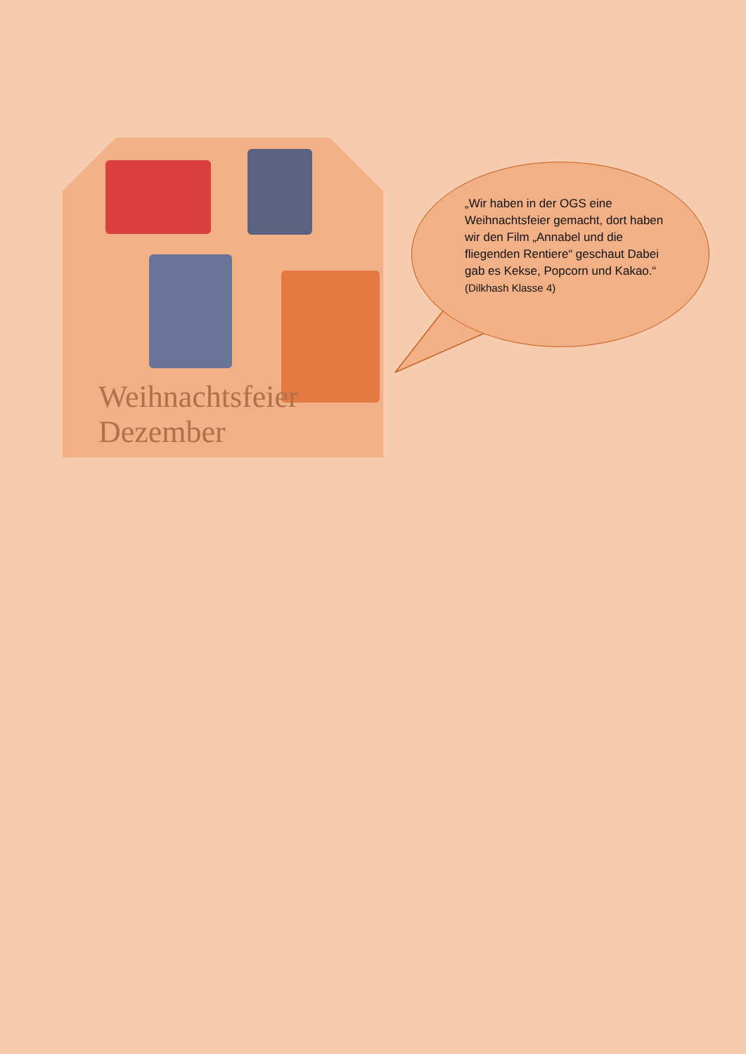Weihnachtsfeier
Dezember
„Wir haben in der OGS eine Weihnachtsfeier gemacht, dort haben wir den Film „Annabel und die fliegenden Rentiere“ geschaut Dabei gab es Kekse, Popcorn und Kakao.“
(Dilkhash Klasse 4)